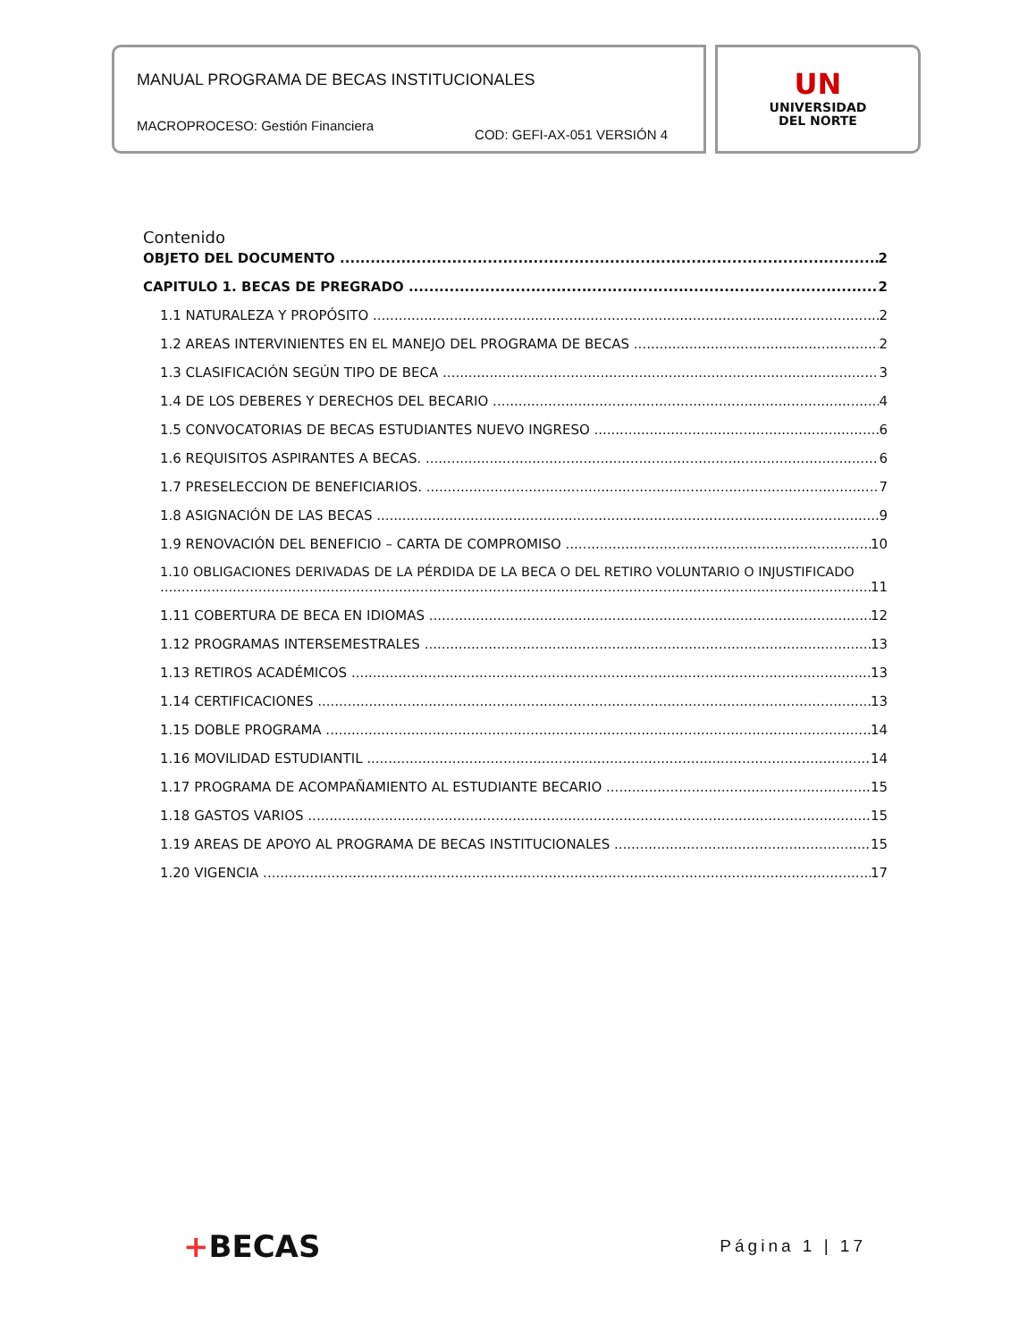MANUAL PROGRAMA DE BECAS INSTITUCIONALES
MACROPROCESO: Gestión Financiera COD: GEFI-AX-051 VERSIÓN 4
UN
UNIVERSIDAD
DEL NORTE
Contenido
OBJETO DEL DOCUMENTO 2
CAPITULO 1. BECAS DE PREGRADO 2
1.1 NATURALEZA Y PROPÓSITO 2
1.2 AREAS INTERVINIENTES EN EL MANEJO DEL PROGRAMA DE BECAS 2
1.3 CLASIFICACIÓN SEGÚN TIPO DE BECA 3
1.4 DE LOS DEBERES Y DERECHOS DEL BECARIO 4
1.5 CONVOCATORIAS DE BECAS ESTUDIANTES NUEVO INGRESO 6
1.6 REQUISITOS ASPIRANTES A BECAS. 6
1.7 PRESELECCION DE BENEFICIARIOS. 7
1.8 ASIGNACIÓN DE LAS BECAS 9
1.9 RENOVACIÓN DEL BENEFICIO – CARTA DE COMPROMISO 10
1.10 OBLIGACIONES DERIVADAS DE LA PÉRDIDA DE LA BECA O DEL RETIRO VOLUNTARIO O INJUSTIFICADO
11
1.11 COBERTURA DE BECA EN IDIOMAS 12
1.12 PROGRAMAS INTERSEMESTRALES 13
1.13 RETIROS ACADÉMICOS 13
1.14 CERTIFICACIONES 13
1.15 DOBLE PROGRAMA 14
1.16 MOVILIDAD ESTUDIANTIL 14
1.17 PROGRAMA DE ACOMPAÑAMIENTO AL ESTUDIANTE BECARIO 15
1.18 GASTOS VARIOS 15
1.19 AREAS DE APOYO AL PROGRAMA DE BECAS INSTITUCIONALES 15
1.20 VIGENCIA 17
+BECAS Página 1 | 17